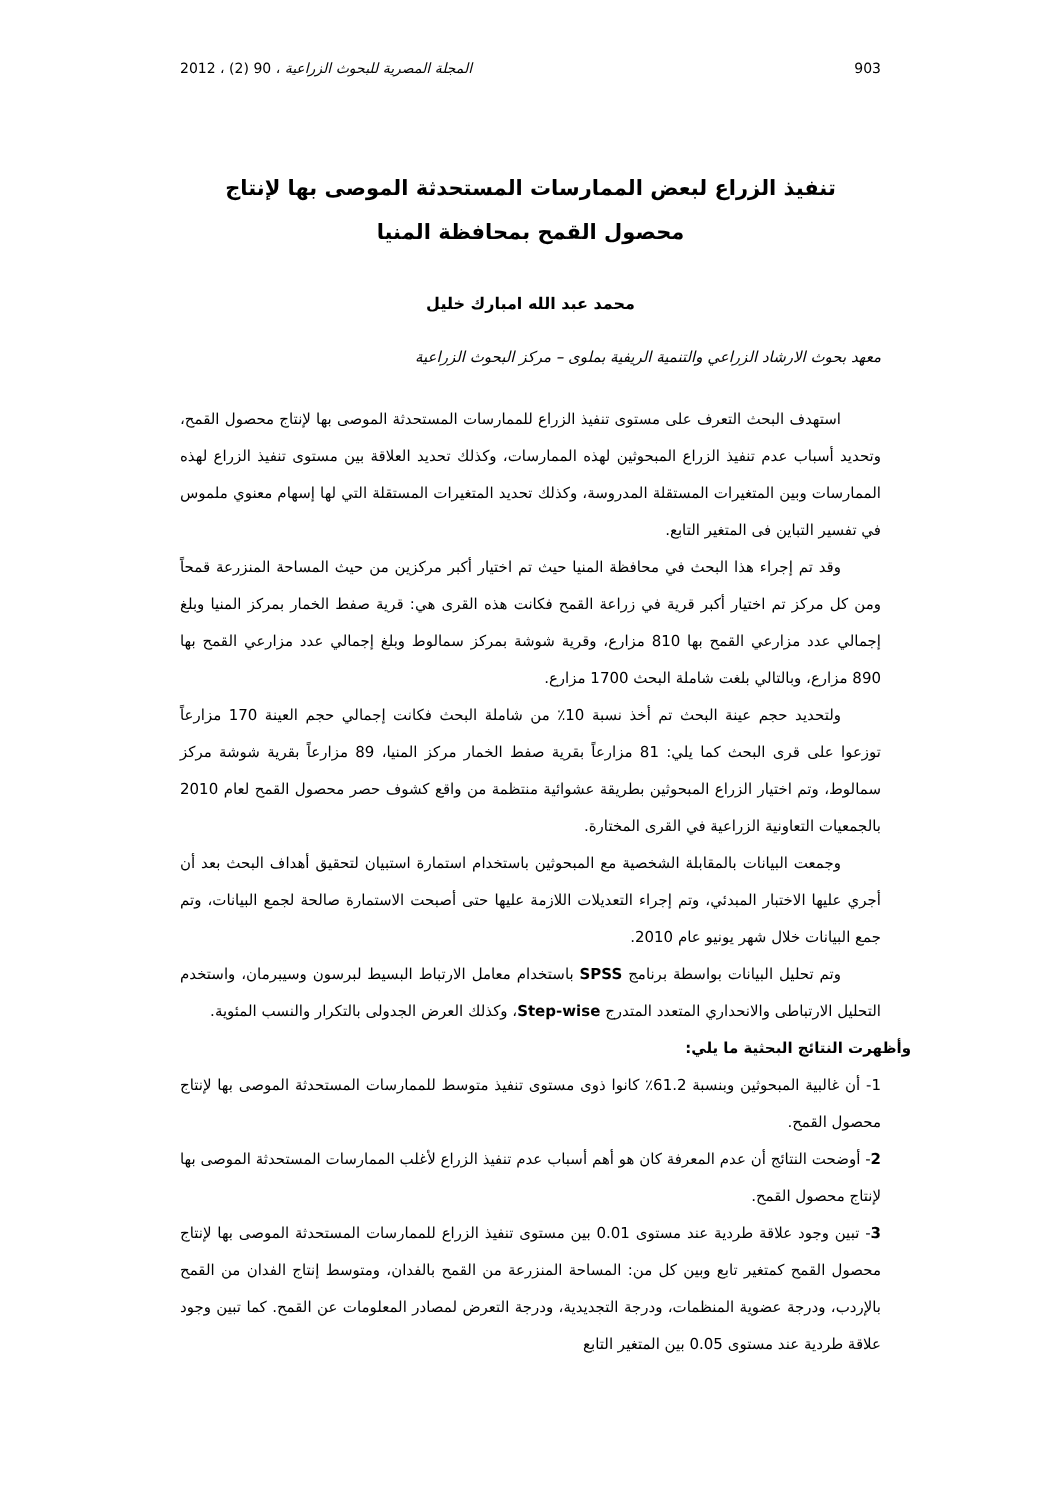903 المجلة المصرية للبحوث الزراعية ، 90 (2) ، 2012
تنفيذ الزراع لبعض الممارسات المستحدثة الموصى بها لإنتاج
محصول القمح بمحافظة المنيا
محمد عبد الله امبارك خليل
معهد بحوث الارشاد الزراعي والتنمية الريفية بملوى – مركز البحوث الزراعية
استهدف البحث التعرف على مستوى تنفيذ الزراع للممارسات المستحدثة الموصى بها لإنتاج محصول القمح، وتحديد أسباب عدم تنفيذ الزراع المبحوثين لهذه الممارسات، وكذلك تحديد العلاقة بين مستوى تنفيذ الزراع لهذه الممارسات وبين المتغيرات المستقلة المدروسة، وكذلك تحديد المتغيرات المستقلة التي لها إسهام معنوي ملموس في تفسير التباين فى المتغير التابع.
وقد تم إجراء هذا البحث في محافظة المنيا حيث تم اختيار أكبر مركزين من حيث المساحة المنزرعة قمحاً ومن كل مركز تم اختيار أكبر قرية في زراعة القمح فكانت هذه القرى هي: قرية صفط الخمار بمركز المنيا وبلغ إجمالي عدد مزارعي القمح بها 810 مزارع، وقرية شوشة بمركز سمالوط وبلغ إجمالي عدد مزارعي القمح بها 890 مزارع، وبالتالي بلغت شاملة البحث 1700 مزارع.
ولتحديد حجم عينة البحث تم أخذ نسبة 10٪ من شاملة البحث فكانت إجمالي حجم العينة 170 مزارعاً توزعوا على قرى البحث كما يلي: 81 مزارعاً بقرية صفط الخمار مركز المنيا، 89 مزارعاً بقرية شوشة مركز سمالوط، وتم اختيار الزراع المبحوثين بطريقة عشوائية منتظمة من واقع كشوف حصر محصول القمح لعام 2010 بالجمعيات التعاونية الزراعية في القرى المختارة.
وجمعت البيانات بالمقابلة الشخصية مع المبحوثين باستخدام استمارة استبيان لتحقيق أهداف البحث بعد أن أجري عليها الاختبار المبدئي، وتم إجراء التعديلات اللازمة عليها حتى أصبحت الاستمارة صالحة لجمع البيانات، وتم جمع البيانات خلال شهر يونيو عام 2010.
وتم تحليل البيانات بواسطة برنامج SPSS باستخدام معامل الارتباط البسيط لبرسون وسيبرمان، واستخدم التحليل الارتباطى والانحداري المتعدد المتدرج Step-wise، وكذلك العرض الجدولى بالتكرار والنسب المئوية.
وأظهرت النتائج البحثية ما يلي:
1- أن غالبية المبحوثين وبنسبة 61.2٪ كانوا ذوى مستوى تنفيذ متوسط للممارسات المستحدثة الموصى بها لإنتاج محصول القمح.
2- أوضحت النتائج أن عدم المعرفة كان هو أهم أسباب عدم تنفيذ الزراع لأغلب الممارسات المستحدثة الموصى بها لإنتاج محصول القمح.
3- تبين وجود علاقة طردية عند مستوى 0.01 بين مستوى تنفيذ الزراع للممارسات المستحدثة الموصى بها لإنتاج محصول القمح كمتغير تابع وبين كل من: المساحة المنزرعة من القمح بالفدان، ومتوسط إنتاج الفدان من القمح بالإردب، ودرجة عضوية المنظمات، ودرجة التجديدية، ودرجة التعرض لمصادر المعلومات عن القمح. كما تبين وجود علاقة طردية عند مستوى 0.05 بين المتغير التابع